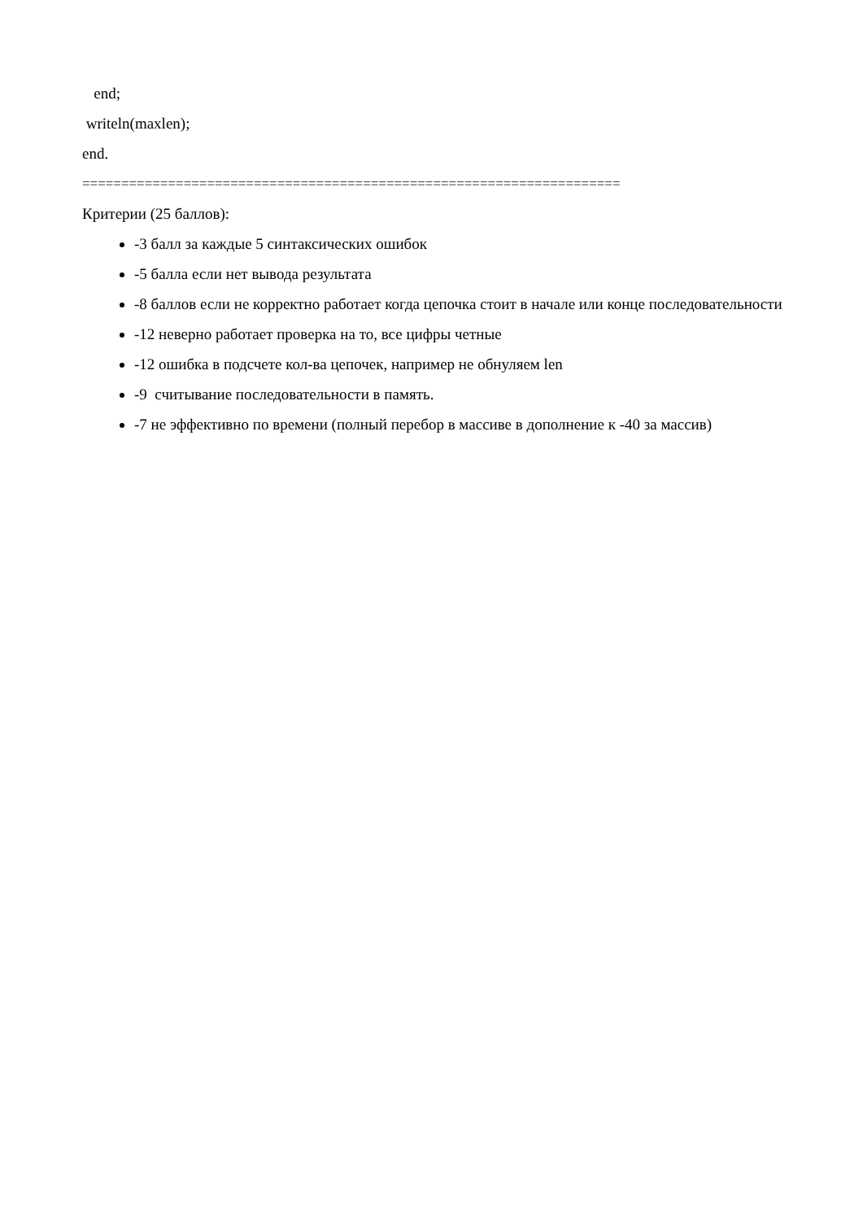end;
writeln(maxlen);
end.
=====================================================================
Критерии (25 баллов):
-3 балл за каждые 5 синтаксических ошибок
-5 балла если нет вывода результата
-8 баллов если не корректно работает когда цепочка стоит в начале или конце последовательности
-12 неверно работает проверка на то, все цифры четные
-12 ошибка в подсчете кол-ва цепочек, например не обнуляем len
-9 считывание последовательности в память.
-7 не эффективно по времени (полный перебор в массиве в дополнение к -40 за массив)